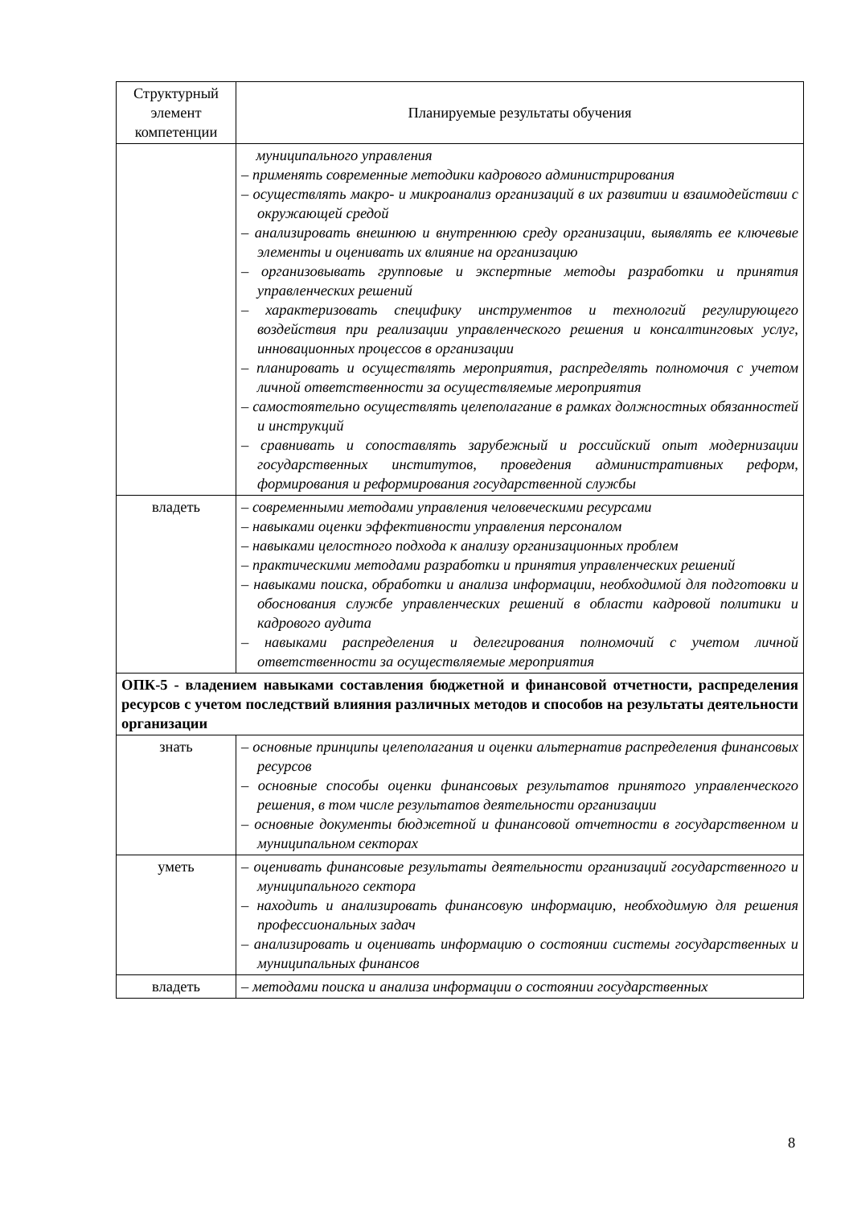| Структурный элемент компетенции | Планируемые результаты обучения |
| --- | --- |
| | муниципального управления – применять современные методики кадрового администрирования – осуществлять макро- и микроанализ организаций в их развитии и взаимодействии с окружающей средой – анализировать внешнюю и внутреннюю среду организации, выявлять ее ключевые элементы и оценивать их влияние на организацию – организовывать групповые и экспертные методы разработки и принятия управленческих решений – характеризовать специфику инструментов и технологий регулирующего воздействия при реализации управленческого решения и консалтинговых услуг, инновационных процессов в организации – планировать и осуществлять мероприятия, распределять полномочия с учетом личной ответственности за осуществляемые мероприятия – самостоятельно осуществлять целеполагание в рамках должностных обязанностей и инструкций – сравнивать и сопоставлять зарубежный и российский опыт модернизации государственных институтов, проведения административных реформ, формирования и реформирования государственной службы |
| владеть | – современными методами управления человеческими ресурсами – навыками оценки эффективности управления персоналом – навыками целостного подхода к анализу организационных проблем – практическими методами разработки и принятия управленческих решений – навыками поиска, обработки и анализа информации, необходимой для подготовки и обоснования службе управленческих решений в области кадровой политики и кадрового аудита – навыками распределения и делегирования полномочий с учетом личной ответственности за осуществляемые мероприятия |
| ОПК-5 - владением навыками составления бюджетной и финансовой отчетности, распределения ресурсов с учетом последствий влияния различных методов и способов на результаты деятельности организации | |
| знать | – основные принципы целеполагания и оценки альтернатив распределения финансовых ресурсов – основные способы оценки финансовых результатов принятого управленческого решения, в том числе результатов деятельности организации – основные документы бюджетной и финансовой отчетности в государственном и муниципальном секторах |
| уметь | – оценивать финансовые результаты деятельности организаций государственного и муниципального сектора – находить и анализировать финансовую информацию, необходимую для решения профессиональных задач – анализировать и оценивать информацию о состоянии системы государственных и муниципальных финансов |
| владеть | – методами поиска и анализа информации о состоянии государственных |
8